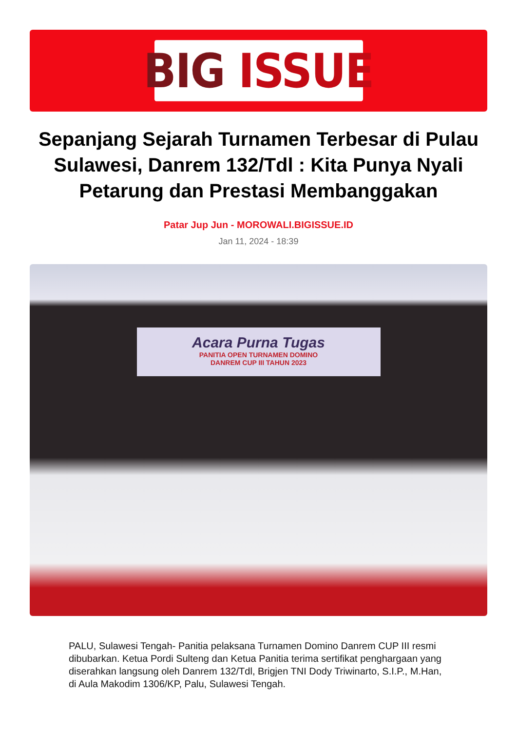BIG ISSUE
Sepanjang Sejarah Turnamen Terbesar di Pulau Sulawesi, Danrem 132/Tdl : Kita Punya Nyali Petarung dan Prestasi Membanggakan
Patar Jup Jun - MOROWALI.BIGISSUE.ID
Jan 11, 2024 - 18:39
Acara Purna Tugas
PANITIA OPEN TURNAMEN DOMINO
DANREM CUP III TAHUN 2023
PALU, Sulawesi Tengah- Panitia pelaksana Turnamen Domino Danrem CUP III resmi dibubarkan. Ketua Pordi Sulteng dan Ketua Panitia terima sertifikat penghargaan yang diserahkan langsung oleh Danrem 132/Tdl, Brigjen TNI Dody Triwinarto, S.I.P., M.Han, di Aula Makodim 1306/KP, Palu, Sulawesi Tengah.